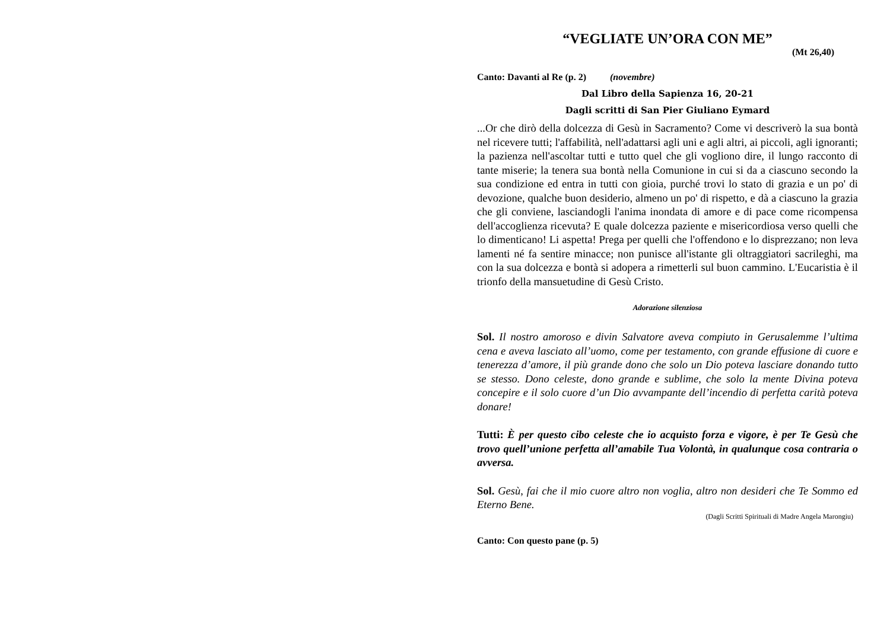“VEGLIATE UN’ORA CON ME”
(Mt 26,40)
Canto: Davanti al Re (p. 2) (novembre)
Dal Libro della Sapienza 16, 20-21
Dagli scritti di San Pier Giuliano Eymard
...Or che dirò della dolcezza di Gesù in Sacramento? Come vi descriverò la sua bontà nel ricevere tutti; l'affabilità, nell'adattarsi agli uni e agli altri, ai piccoli, agli ignoranti; la pazienza nell'ascoltar tutti e tutto quel che gli vogliono dire, il lungo racconto di tante miserie; la tenera sua bontà nella Comunione in cui si da a ciascuno secondo la sua condizione ed entra in tutti con gioia, purché trovi lo stato di grazia e un po' di devozione, qualche buon desiderio, almeno un po' di rispetto, e dà a ciascuno la grazia che gli conviene, lasciandogli l'anima inondata di amore e di pace come ricompensa dell'accoglienza ricevuta? E quale dolcezza paziente e misericordiosa verso quelli che lo dimenticano! Li aspetta! Prega per quelli che l'offendono e lo disprezzano; non leva lamenti né fa sentire minacce; non punisce all'istante gli oltraggiatori sacrileghi, ma con la sua dolcezza e bontà si adopera a rimetterli sul buon cammino. L'Eucaristia è il trionfo della mansuetudine di Gesù Cristo.
Adorazione silenziosa
Sol. Il nostro amoroso e divin Salvatore aveva compiuto in Gerusalemme l’ultima cena e aveva lasciato all’uomo, come per testamento, con grande effusione di cuore e tenerezza d’amore, il più grande dono che solo un Dio poteva lasciare donando tutto se stesso. Dono celeste, dono grande e sublime, che solo la mente Divina poteva concepire e il solo cuore d’un Dio avvampante dell’incendio di perfetta carità poteva donare!
Tutti: È per questo cibo celeste che io acquisto forza e vigore, è per Te Gesù che trovo quell’unione perfetta all’amabile Tua Volontà, in qualunque cosa contraria o avversa.
Sol. Gesù, fai che il mio cuore altro non voglia, altro non desideri che Te Sommo ed Eterno Bene.
(Dagli Scritti Spirituali di Madre Angela Marongiu)
Canto: Con questo pane (p. 5)